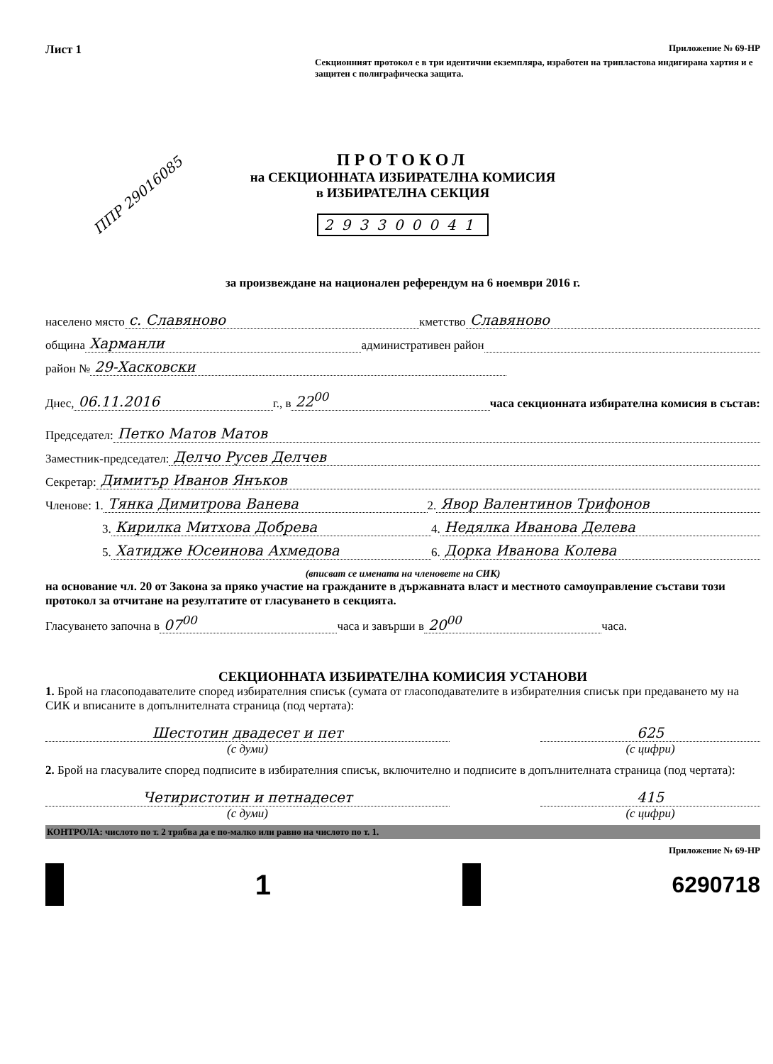Лист 1 Приложение № 69-НР
Секционният протокол е в три идентични екземпляра, изработен на трипластова индигирана хартия и е защитен с полиграфическа защита.
ППР 29016085
ПРОТОКОЛ
на СЕКЦИОННАТА ИЗБИРАТЕЛНА КОМИСИЯ
в ИЗБИРАТЕЛНА СЕКЦИЯ
293300041
за произвеждане на национален референдум на 6 ноември 2016 г.
населено място с. Славяново кметство Славяново
община Харманли административен район
район № 29-Хасковски
Днес, 06.11.2016 г., в 22<sup>00</sup> часа секционната избирателна комисия в състав:
Председател: Петко Матов Матов
Заместник-председател: Делчо Русев Делчев
Секретар: Димитър Иванов Янъков
Членове: 1. Тянка Димитрова Ванева 2. Явор Валентинов Трифонов
3. Кирилка Митхова Добрева 4. Недялка Иванова Делева
5. Хатидже Юсеинова Ахмедова 6. Дорка Иванова Колева
(вписват се имената на членовете на СИК)
на основание чл. 20 от Закона за пряко участие на гражданите в държавната власт и местното самоуправление състави този протокол за отчитане на резултатите от гласуването в секцията.
Гласуването започна в 07<sup>00</sup> часа и завърши в 20<sup>00</sup> часа.
СЕКЦИОННАТА ИЗБИРАТЕЛНА КОМИСИЯ УСТАНОВИ
1. Брой на гласоподавателите според избирателния списък (сумата от гласоподавателите в избирателния списък при предаването му на СИК и вписаните в допълнителната страница (под чертата):
Шестотин двадесет и пет
(с думи)
625
(с цифри)
2. Брой на гласувалите според подписите в избирателния списък, включително и подписите в допълнителната страница (под чертата):
Четиристотин и петнадесет
(с думи)
415
(с цифри)
КОНТРОЛА: числото по т. 2 трябва да е по-малко или равно на числото по т. 1.
Приложение № 69-НР
1
6290718